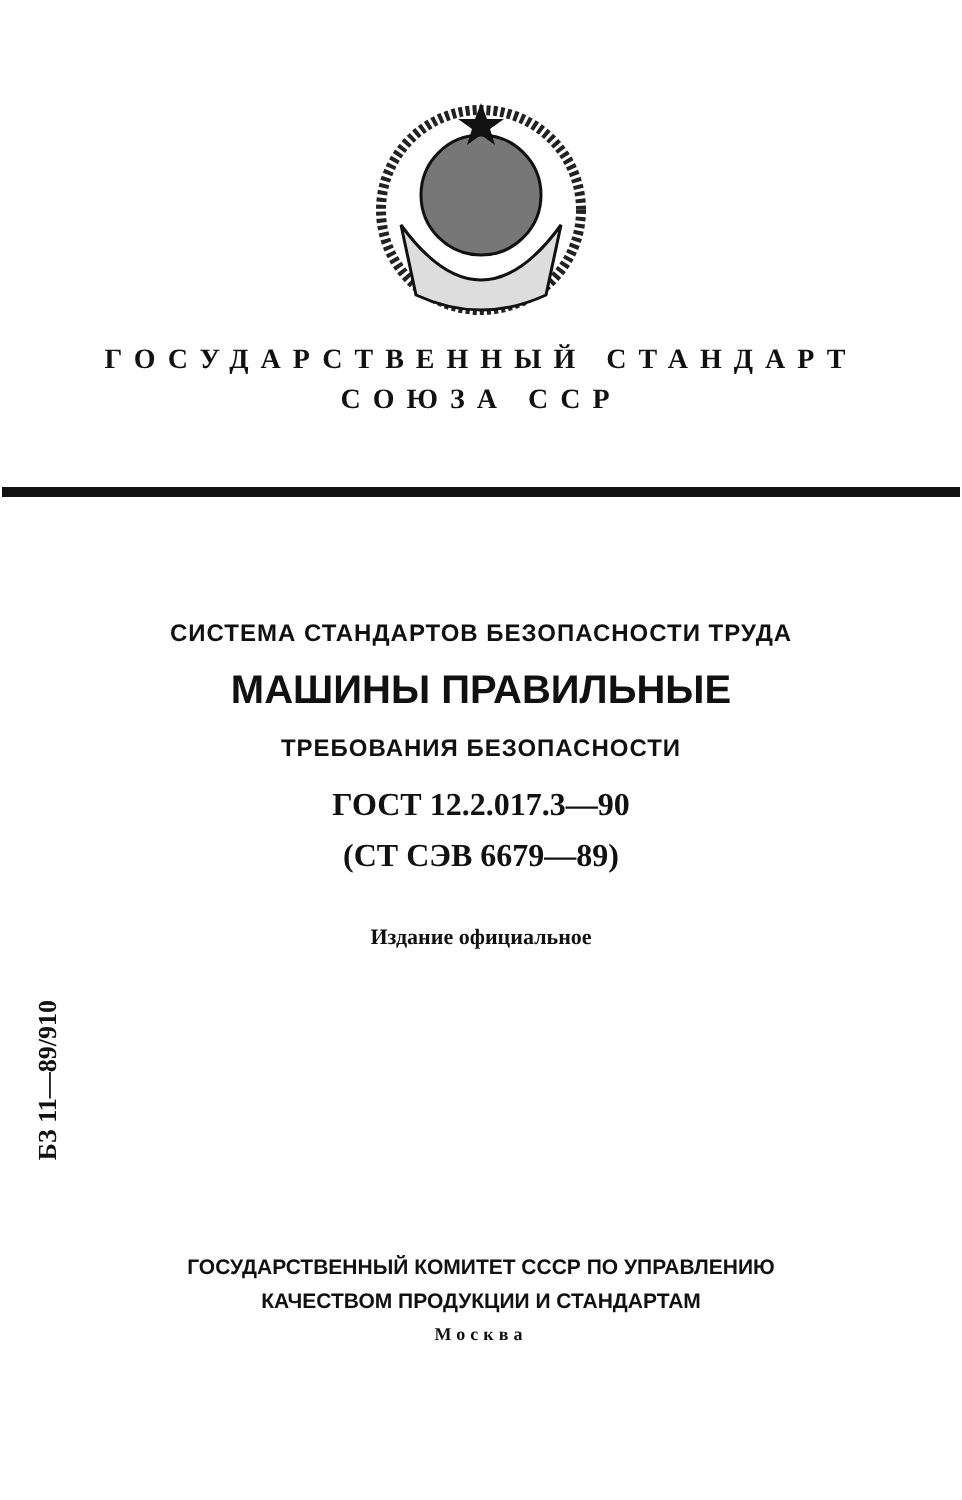ГОСУДАРСТВЕННЫЙ СТАНДАРТ
СОЮЗА ССР
СИСТЕМА СТАНДАРТОВ БЕЗОПАСНОСТИ ТРУДА
МАШИНЫ ПРАВИЛЬНЫЕ
ТРЕБОВАНИЯ БЕЗОПАСНОСТИ
ГОСТ 12.2.017.3—90
(СТ СЭВ 6679—89)
Издание официальное
БЗ 11—89/910
ГОСУДАРСТВЕННЫЙ КОМИТЕТ СССР ПО УПРАВЛЕНИЮ
КАЧЕСТВОМ ПРОДУКЦИИ И СТАНДАРТАМ
Москва